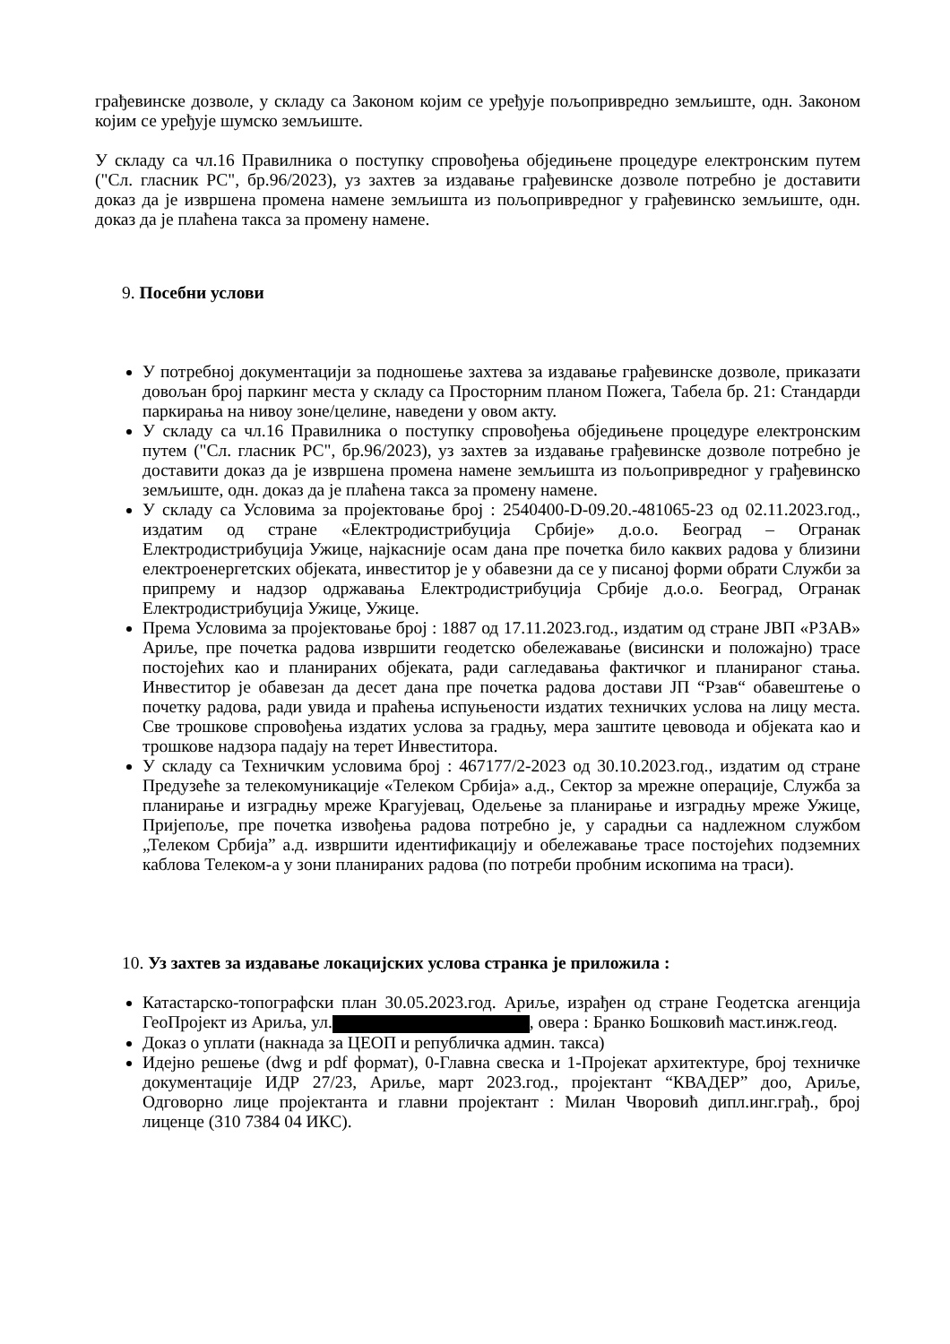грађевинске дозволе, у складу са Законом којим се уређује пољопривредно земљиште, одн. Законом којим се уређује шумско земљиште.
У складу са чл.16 Правилника о поступку спровођења обједињене процедуре електронским путем ("Сл. гласник РС", бр.96/2023), уз захтев за издавање грађевинске дозволе потребно је доставити доказ да је извршена промена намене земљишта из пољопривредног у грађевинско земљиште, одн. доказ да је плаћена такса за промену намене.
9. Посебни услови
У потребној документацији за подношење захтева за издавање грађевинске дозволе, приказати довољан број паркинг места у складу са Просторним планом Пожега, Табела бр. 21: Стандарди паркирања на нивоу зоне/целине, наведени у овом акту.
У складу са чл.16 Правилника о поступку спровођења обједињене процедуре електронским путем ("Сл. гласник РС", бр.96/2023), уз захтев за издавање грађевинске дозволе потребно је доставити доказ да је извршена промена намене земљишта из пољопривредног у грађевинско земљиште, одн. доказ да је плаћена такса за промену намене.
У складу са Условима за пројектовање број : 2540400-D-09.20.-481065-23 од 02.11.2023.год., издатим од стране «Електродистрибуција Србије» д.о.о. Београд – Огранак Електродистрибуција Ужице, најкасније осам дана пре почетка било каквих радова у близини електроенергетских објеката, инвеститор је у обавезни да се у писаној форми обрати Служби за припрему и надзор одржавања Електродистрибуција Србије д.о.о. Београд, Огранак Електродистрибуција Ужице, Ужице.
Према Условима за пројектовање број : 1887 од 17.11.2023.год., издатим од стране ЈВП «РЗАВ» Ариље, пре почетка радова извршити геодетско обележавање (висински и положајно) трасе постојећих као и планираних објеката, ради сагледавања фактичког и планираног стања. Инвеститор је обавезан да десет дана пре почетка радова достави ЈП “Рзав“ обавештење о почетку радова, ради увида и праћења испуњености издатих техничких услова на лицу места. Све трошкове спровођења издатих услова за градњу, мера заштите цевовода и објеката као и трошкове надзора падају на терет Инвеститора.
У складу са Техничким условима број : 467177/2-2023 од 30.10.2023.год., издатим од стране Предузеће за телекомуникације «Телеком Србија» а.д., Сектор за мрежне операције, Служба за планирање и изградњу мреже Крагујевац, Одељење за планирање и изградњу мреже Ужице, Пријепоље, пре почетка извођења радова потребно је, у сарадњи са надлежном службом „Телеком Србија” а.д. извршити идентификацију и обележавање трасе постојећих подземних каблова Телеком-а у зони планираних радова (по потреби пробним ископима на траси).
10. Уз захтев за издавање локацијских услова странка је приложила :
Катастарско-топографски план 30.05.2023.год. Ариље, израђен од стране Геодетска агенција ГеоПројект из Ариља, ул. , овера : Бранко Бошковић маст.инж.геод.
Доказ о уплати (накнада за ЦЕОП и републичка админ. такса)
Идејно решење (dwg и pdf формат), 0-Главна свеска и 1-Пројекат архитектуре, број техничке документације ИДР 27/23, Ариље, март 2023.год., пројектант “КВАДЕР” доо, Ариље, Одговорно лице пројектанта и главни пројектант : Милан Чворовић дипл.инг.грађ., број лиценце (310 7384 04 ИКС).